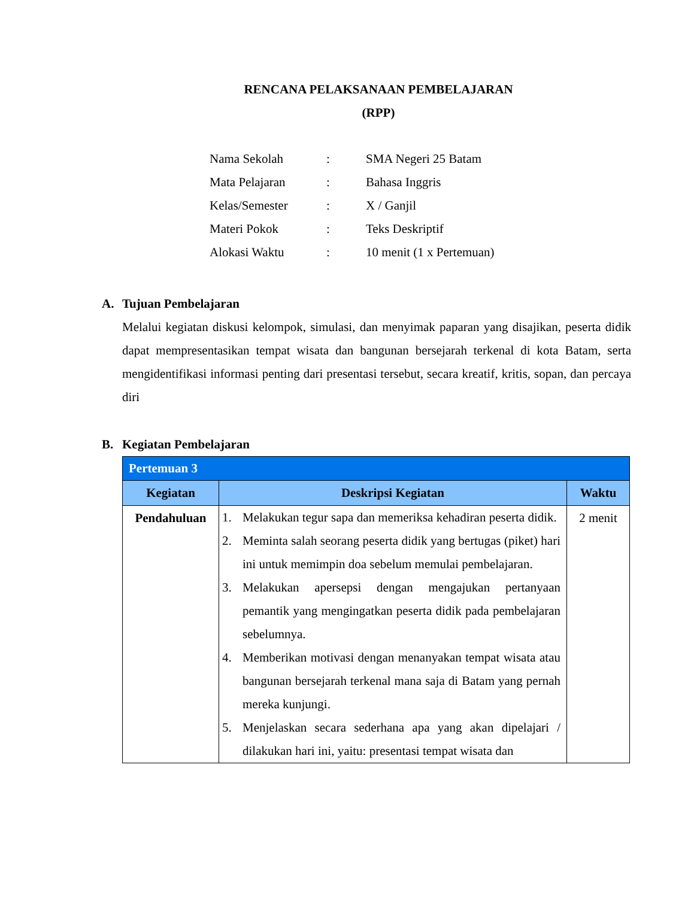RENCANA PELAKSANAAN PEMBELAJARAN
(RPP)
| Nama Sekolah | : | SMA Negeri 25 Batam |
| Mata Pelajaran | : | Bahasa Inggris |
| Kelas/Semester | : | X / Ganjil |
| Materi Pokok | : | Teks Deskriptif |
| Alokasi Waktu | : | 10 menit (1 x Pertemuan) |
A. Tujuan Pembelajaran
Melalui kegiatan diskusi kelompok, simulasi, dan menyimak paparan yang disajikan, peserta didik dapat mempresentasikan tempat wisata dan bangunan bersejarah terkenal di kota Batam, serta mengidentifikasi informasi penting dari presentasi tersebut, secara kreatif, kritis, sopan, dan percaya diri
B. Kegiatan Pembelajaran
| Pertemuan 3 | | |
| --- | --- | --- |
| Kegiatan | Deskripsi Kegiatan | Waktu |
| Pendahuluan | 1. Melakukan tegur sapa dan memeriksa kehadiran peserta didik. 2. Meminta salah seorang peserta didik yang bertugas (piket) hari ini untuk memimpin doa sebelum memulai pembelajaran. 3. Melakukan apersepsi dengan mengajukan pertanyaan pemantik yang mengingatkan peserta didik pada pembelajaran sebelumnya. 4. Memberikan motivasi dengan menanyakan tempat wisata atau bangunan bersejarah terkenal mana saja di Batam yang pernah mereka kunjungi. 5. Menjelaskan secara sederhana apa yang akan dipelajari / dilakukan hari ini, yaitu: presentasi tempat wisata dan | 2 menit |